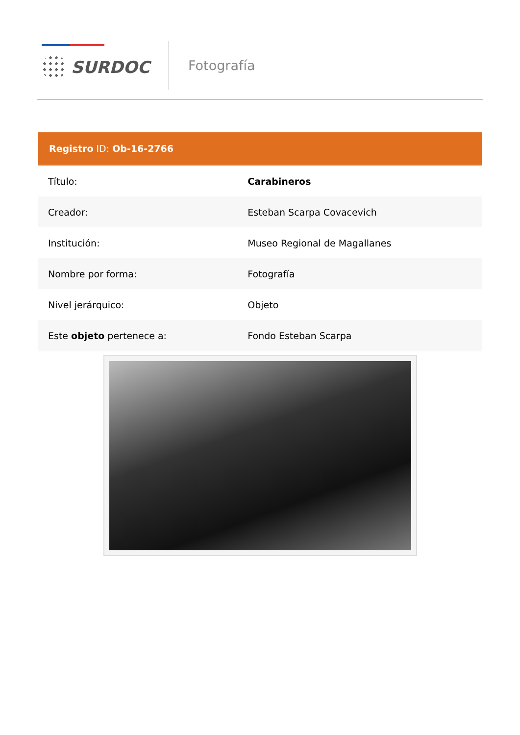SURDOC Fotografía
Registro ID: Ob-16-2766
| Título: | Carabineros |
| Creador: | Esteban Scarpa Covacevich |
| Institución: | Museo Regional de Magallanes |
| Nombre por forma: | Fotografía |
| Nivel jerárquico: | Objeto |
| Este objeto pertenece a: | Fondo Esteban Scarpa |